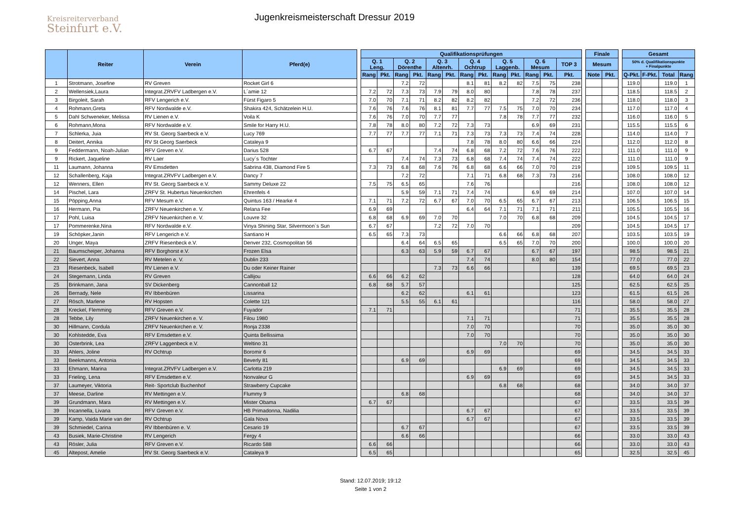Kreisreiterverband
Steinfurt e.V.
Jugenkreismeisterschaft Dressur 2019
| | Reiter | Verein | Pferd(e) | | Qualifikationsprüfungen | | | | | | | | | | | | | | Finale | | | Gesamt | | | |
| | | | | | Q. 1 Leng. | | Q. 2 Dörenthe | | Q. 3 Altenrh. | | Q. 4 Ochtrup | | Q. 5 Laggenb. | | Q. 6 Mesum | | TOP 3 | | Mesum | | | 50% d. Qualifikationspunkte + Finalpunkte | | | |
| | | | | | Rang | Pkt. | Rang | Pkt. | Rang | Pkt. | Rang | Pkt. | Rang | Pkt. | Rang | Pkt. | Pkt. | | Note | Pkt. | | Q-Pkt. | F-Pkt. | Total | Rang |
| 1 | Strotmann, Josefine | RV Greven | Rocket Girl 6 | | | | 7.2 | 72 | | | 8.1 | 81 | 8.2 | 82 | 7.5 | 75 | 238 | | | | | 119.0 | | 119.0 | 1 |
| 2 | Wellensiek,Laura | Integrat.ZRVFV Ladbergen e.V. | L´amie 12 | | 7.2 | 72 | 7.3 | 73 | 7.9 | 79 | 8.0 | 80 | | | 7.8 | 78 | 237 | | | | | 118.5 | | 118.5 | 2 |
| 3 | Birgoleit, Sarah | RFV Lengerich e.V. | Fürst Figaro 5 | | 7.0 | 70 | 7.1 | 71 | 8.2 | 82 | 8.2 | 82 | | | 7.2 | 72 | 236 | | | | | 118.0 | | 118.0 | 3 |
| 4 | Rohmann,Greta | RFV Nordwalde e.V. | Shakira 424, Schätzelein H.U. | | 7.6 | 76 | 7.6 | 76 | 8.1 | 81 | 7.7 | 77 | 7.5 | 75 | 7.0 | 70 | 234 | | | | | 117.0 | | 117.0 | 4 |
| 5 | Dahl Schweneker, Melissa | RV Lienen e.V. | Voila K | | 7.6 | 76 | 7.0 | 70 | 7.7 | 77 | | | 7.8 | 78 | 7.7 | 77 | 232 | | | | | 116.0 | | 116.0 | 5 |
| 6 | Rohmann,Mona | RFV Nordwalde e.V. | Smile for Harry H.U. | | 7.8 | 78 | 8.0 | 80 | 7.2 | 72 | 7.3 | 73 | | | 6.9 | 69 | 231 | | | | | 115.5 | | 115.5 | 6 |
| 7 | Schlerka, Juia | RV St. Georg Saerbeck e.V. | Lucy 769 | | 7.7 | 77 | 7.7 | 77 | 7.1 | 71 | 7.3 | 73 | 7.3 | 73 | 7.4 | 74 | 228 | | | | | 114.0 | | 114.0 | 7 |
| 8 | Deitert, Annika | RV St Georg Saerbeck | Cataleya 9 | | | | | | | | 7.8 | 78 | 8.0 | 80 | 6.6 | 66 | 224 | | | | | 112.0 | | 112.0 | 8 |
| 9 | Feddermann, Noah-Julian | RFV Greven e.V. | Darius 528 | | 6.7 | 67 | | | 7.4 | 74 | 6.8 | 68 | 7.2 | 72 | 7.6 | 76 | 222 | | | | | 111.0 | | 111.0 | 9 |
| 9 | Rickert, Jaqueline | RV Laer | Lucy´s Tochter | | | | 7.4 | 74 | 7.3 | 73 | 6.8 | 68 | 7.4 | 74 | 7.4 | 74 | 222 | | | | | 111.0 | | 111.0 | 9 |
| 11 | Laumann, Johanna | RV Emsdetten | Sabrina 438, Diamond Fire 5 | | 7.3 | 73 | 6.8 | 68 | 7.6 | 76 | 6.8 | 68 | 6.6 | 66 | 7.0 | 70 | 219 | | | | | 109.5 | | 109.5 | 11 |
| 12 | Schallenberg, Kaja | Integrat.ZRVFV Ladbergen e.V. | Dancy 7 | | | | 7.2 | 72 | | | 7.1 | 71 | 6.8 | 68 | 7.3 | 73 | 216 | | | | | 108.0 | | 108.0 | 12 |
| 12 | Wenners, Ellen | RV St. Georg Saerbeck e.V. | Sammy Deluxe 22 | | 7.5 | 75 | 6.5 | 65 | | | 7.6 | 76 | | | | | 216 | | | | | 108.0 | | 108.0 | 12 |
| 14 | Pischel, Lara | ZRFV St. Hubertus Neuenkirchen | Ehrenfels 4 | | | | 5.9 | 59 | 7.1 | 71 | 7.4 | 74 | | | 6.9 | 69 | 214 | | | | | 107.0 | | 107.0 | 14 |
| 15 | Pöpping,Anna | RFV Mesum e.V. | Quintus 163 / Hearke 4 | | 7.1 | 71 | 7.2 | 72 | 6.7 | 67 | 7.0 | 70 | 6.5 | 65 | 6.7 | 67 | 213 | | | | | 106.5 | | 106.5 | 15 |
| 16 | Hermann, Pia | ZRFV Neuenkirchen e. V. | Relana Fee | | 6.9 | 69 | | | | | 6.4 | 64 | 7.1 | 71 | 7.1 | 71 | 211 | | | | | 105.5 | | 105.5 | 16 |
| 17 | Pohl, Luisa | ZRFV Neuenkirchen e. V. | Louvre 32 | | 6.8 | 68 | 6.9 | 69 | 7.0 | 70 | | | 7.0 | 70 | 6.8 | 68 | 209 | | | | | 104.5 | | 104.5 | 17 |
| 17 | Pommerenke,Nina | RFV Nordwalde e.V. | Vinya Shining Star, Silvermoon`s Sun | | 6.7 | 67 | | | 7.2 | 72 | 7.0 | 70 | | | | | 209 | | | | | 104.5 | | 104.5 | 17 |
| 19 | Schöpker,Janin | RFV Lengerich e.V. | Santiano H | | 6.5 | 65 | 7.3 | 73 | | | | | 6.6 | 66 | 6.8 | 68 | 207 | | | | | 103.5 | | 103.5 | 19 |
| 20 | Unger, Maya | ZRFV Riesenbeck e.V. | Denver 232, Cosmopolitan 56 | | | | 6.4 | 64 | 6.5 | 65 | | | 6.5 | 65 | 7.0 | 70 | 200 | | | | | 100.0 | | 100.0 | 20 |
| 21 | Baumscheiper, Johanna | RFV Borghorst e.V. | Frozen Elsa | | | | 6.3 | 63 | 5.9 | 59 | 6.7 | 67 | | | 6.7 | 67 | 197 | | | | | 98.5 | | 98.5 | 21 |
| 22 | Sievert, Anna | RV Metelen e. V. | Dublin 233 | | | | | | | | 7.4 | 74 | | | 8.0 | 80 | 154 | | | | | 77.0 | | 77.0 | 22 |
| 23 | Riesenbeck, Isabell | RV Lienen e.V. | Du oder Keiner Rainer | | | | | | 7.3 | 73 | 6.6 | 66 | | | | | 139 | | | | | 69.5 | | 69.5 | 23 |
| 24 | Stegemann, Linda | RV Greven | Callijou | | 6.6 | 66 | 6.2 | 62 | | | | | | | | | 128 | | | | | 64.0 | | 64.0 | 24 |
| 25 | Brinkmann, Jana | SV Dickenberg | Cannonball 12 | | 6.8 | 68 | 5.7 | 57 | | | | | | | | | 125 | | | | | 62.5 | | 62.5 | 25 |
| 26 | Bernady, Nele | RV Ibbenbüren | Lissarina | | | | 6.2 | 62 | | | 6.1 | 61 | | | | | 123 | | | | | 61.5 | | 61.5 | 26 |
| 27 | Rösch, Marlene | RV Hopsten | Colette 121 | | | | 5.5 | 55 | 6.1 | 61 | | | | | | | 116 | | | | | 58.0 | | 58.0 | 27 |
| 28 | Kreckel, Flemming | RFV Greven e.V. | Fuyador | | 7.1 | 71 | | | | | | | | | | | 71 | | | | | 35.5 | | 35.5 | 28 |
| 28 | Tebbe, Lily | ZRFV Neuenkirchen e. V. | Filou 1980 | | | | | | | | 7.1 | 71 | | | | | 71 | | | | | 35.5 | | 35.5 | 28 |
| 30 | Hillmann, Cordula | ZRFV Neuenkirchen e. V. | Ronja 2338 | | | | | | | | 7.0 | 70 | | | | | 70 | | | | | 35.0 | | 35.0 | 30 |
| 30 | Kohlstedde, Eva | RFV Emsdetten e.V. | Quinta Bellissima | | | | | | | | 7.0 | 70 | | | | | 70 | | | | | 35.0 | | 35.0 | 30 |
| 30 | Osterbrink, Lea | ZRFV Laggenbeck e.V. | Weltino 31 | | | | | | | | | | 7.0 | 70 | | | 70 | | | | | 35.0 | | 35.0 | 30 |
| 33 | Ahlers, Joline | RV Ochtrup | Boromir 6 | | | | | | | | 6.9 | 69 | | | | | 69 | | | | | 34.5 | | 34.5 | 33 |
| 33 | Beekmanns, Antonia | | Beverly 81 | | | | 6.9 | 69 | | | | | | | | | 69 | | | | | 34.5 | | 34.5 | 33 |
| 33 | Ehmann, Marina | Integrat.ZRVFV Ladbergen e.V. | Carlotta 219 | | | | | | | | | | 6.9 | 69 | | | 69 | | | | | 34.5 | | 34.5 | 33 |
| 33 | Frieling, Lena | RFV Emsdetten e.V. | Nonvaleur G | | | | | | | | 6.9 | 69 | | | | | 69 | | | | | 34.5 | | 34.5 | 33 |
| 37 | Laumeyer, Viktoria | Reit- Sportclub Buchenhof | Strawberry Cupcake | | | | | | | | | | 6.8 | 68 | | | 68 | | | | | 34.0 | | 34.0 | 37 |
| 37 | Meese, Darline | RV Mettingen e.V. | Flummy 9 | | | | 6.8 | 68 | | | | | | | | | 68 | | | | | 34.0 | | 34.0 | 37 |
| 39 | Grundmann, Mara | RV Mettingen e.V. | Mister Obama | | 6.7 | 67 | | | | | | | | | | | 67 | | | | | 33.5 | | 33.5 | 39 |
| 39 | Incannella, Livana | RFV Greven e.V. | HB Primadonna, Nadilia | | | | | | | | 6.7 | 67 | | | | | 67 | | | | | 33.5 | | 33.5 | 39 |
| 39 | Kamp, Vaida Marie van der | RV Ochtrup | Gala Nova | | | | | | | | 6.7 | 67 | | | | | 67 | | | | | 33.5 | | 33.5 | 39 |
| 39 | Schmiedel, Carina | RV Ibbenbüren e. V. | Cesario 19 | | | | 6.7 | 67 | | | | | | | | | 67 | | | | | 33.5 | | 33.5 | 39 |
| 43 | Busiek, Marie-Christine | RV Lengerich | Fergy 4 | | | | 6.6 | 66 | | | | | | | | | 66 | | | | | 33.0 | | 33.0 | 43 |
| 43 | Rösler, Julia | RFV Greven e.V. | Ricardo 588 | | 6.6 | 66 | | | | | | | | | | | 66 | | | | | 33.0 | | 33.0 | 43 |
| 45 | Altepost, Amelie | RV St. Georg Saerbeck e.V. | Cataleya 9 | | 6.5 | 65 | | | | | | | | | | | 65 | | | | | 32.5 | | 32.5 | 45 |
Stand: 12.07.2019; 19:12
Seite 1 von 2